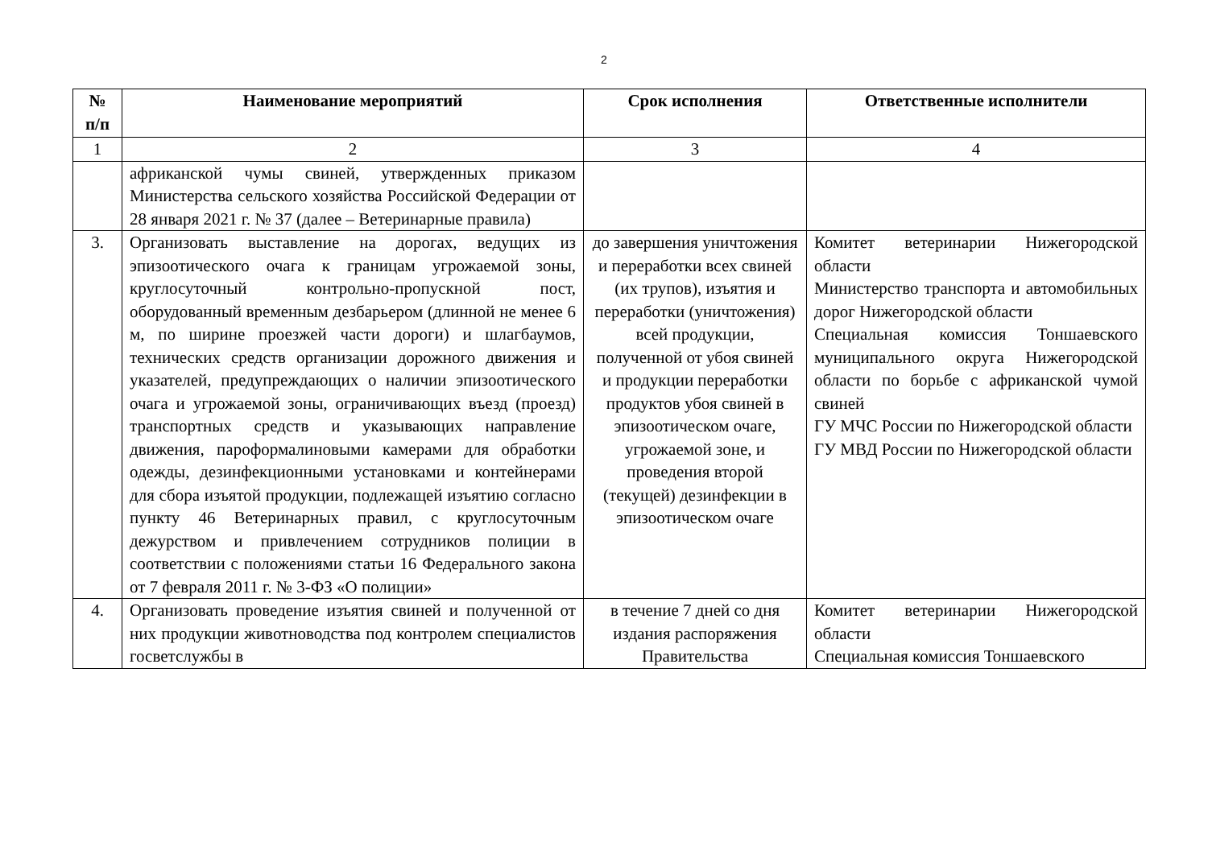2
| № п/п | Наименование мероприятий | Срок исполнения | Ответственные исполнители |
| --- | --- | --- | --- |
| 1 | 2 | 3 | 4 |
| | африканской чумы свиней, утвержденных приказом Министерства сельского хозяйства Российской Федерации от 28 января 2021 г. № 37 (далее – Ветеринарные правила) | | |
| 3. | Организовать выставление на дорогах, ведущих из эпизоотического очага к границам угрожаемой зоны, круглосуточный контрольно-пропускной пост, оборудованный временным дезбарьером (длинной не менее 6 м, по ширине проезжей части дороги) и шлагбаумов, технических средств организации дорожного движения и указателей, предупреждающих о наличии эпизоотического очага и угрожаемой зоны, ограничивающих въезд (проезд) транспортных средств и указывающих направление движения, пароформалиновыми камерами для обработки одежды, дезинфекционными установками и контейнерами для сбора изъятой продукции, подлежащей изъятию согласно пункту 46 Ветеринарных правил, с круглосуточным дежурством и привлечением сотрудников полиции в соответствии с положениями статьи 16 Федерального закона от 7 февраля 2011 г. № 3-ФЗ «О полиции» | до завершения уничтожения и переработки всех свиней (их трупов), изъятия и переработки (уничтожения) всей продукции, полученной от убоя свиней и продукции переработки продуктов убоя свиней в эпизоотическом очаге, угрожаемой зоне, и проведения второй (текущей) дезинфекции в эпизоотическом очаге | Комитет ветеринарии Нижегородской области Министерство транспорта и автомобильных дорог Нижегородской области Специальная комиссия Тоншаевского муниципального округа Нижегородской области по борьбе с африканской чумой свиней ГУ МЧС России по Нижегородской области ГУ МВД России по Нижегородской области |
| 4. | Организовать проведение изъятия свиней и полученной от них продукции животноводства под контролем специалистов госветслужбы в | в течение 7 дней со дня издания распоряжения Правительства | Комитет ветеринарии Нижегородской области Специальная комиссия Тоншаевского |